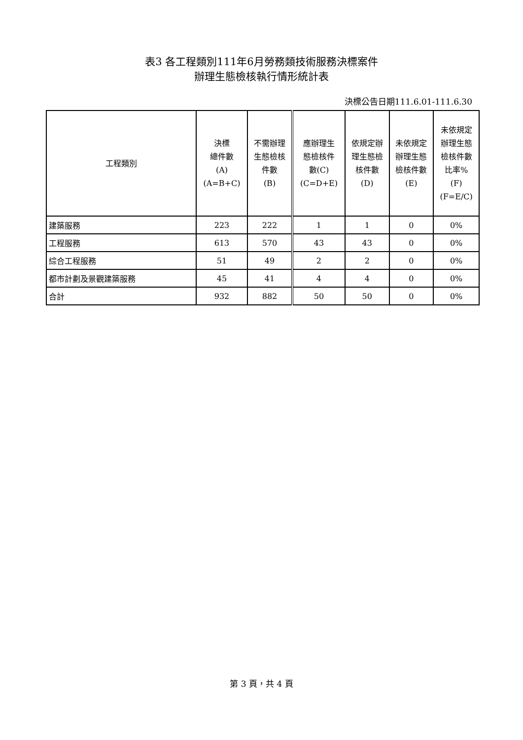表3 各工程類別111年6月勞務類技術服務決標案件
辦理生態檢核執行情形統計表
決標公告日期111.6.01-111.6.30
| 工程類別 | 決標 總件數 (A) (A=B+C) | 不需辦理 生態檢核 件數 (B) | 應辦理生 態檢核件 數(C) (C=D+E) | 依規定辦 理生態檢 核件數 (D) | 未依規定 辦理生態 檢核件數 (E) | 未依規定 辦理生態 檢核件數 比率% (F) (F=E/C) |
| --- | --- | --- | --- | --- | --- | --- |
| 建築服務 | 223 | 222 | 1 | 1 | 0 | 0% |
| 工程服務 | 613 | 570 | 43 | 43 | 0 | 0% |
| 綜合工程服務 | 51 | 49 | 2 | 2 | 0 | 0% |
| 都市計劃及景觀建築服務 | 45 | 41 | 4 | 4 | 0 | 0% |
| 合計 | 932 | 882 | 50 | 50 | 0 | 0% |
第 3 頁，共 4 頁